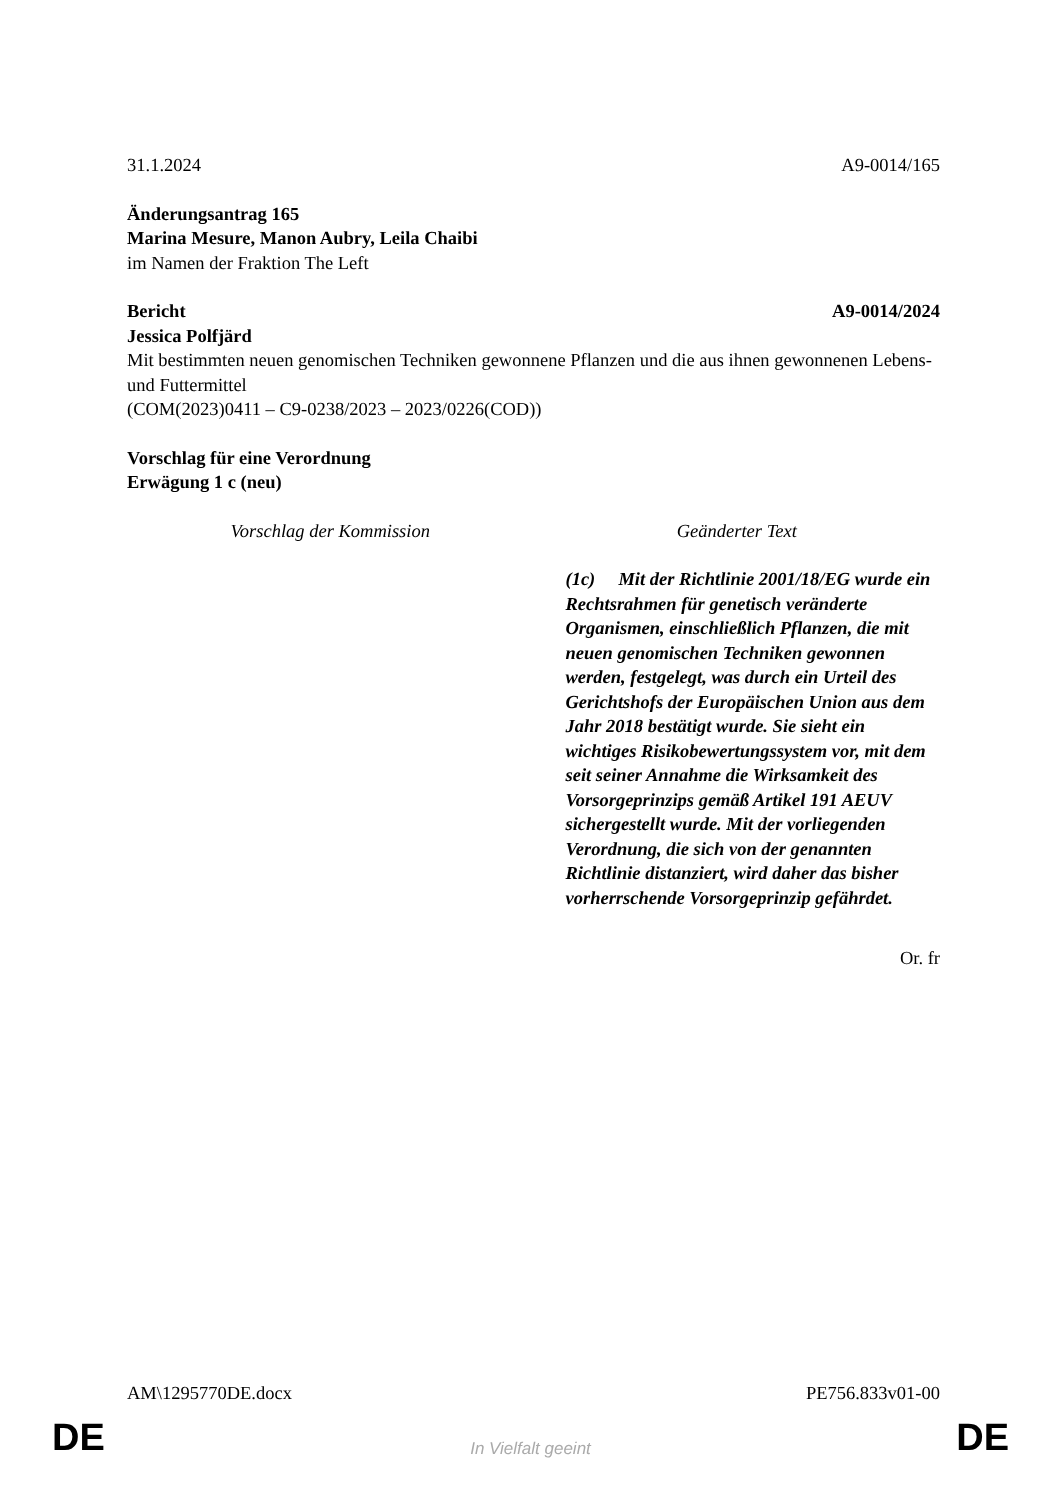31.1.2024 A9-0014/165
Änderungsantrag 165
Marina Mesure, Manon Aubry, Leila Chaibi
im Namen der Fraktion The Left
Bericht A9-0014/2024
Jessica Polfjärd
Mit bestimmten neuen genomischen Techniken gewonnene Pflanzen und die aus ihnen gewonnenen Lebens- und Futtermittel
(COM(2023)0411 – C9-0238/2023 – 2023/0226(COD))
Vorschlag für eine Verordnung
Erwägung 1 c (neu)
| Vorschlag der Kommission | Geänderter Text |
| --- | --- |
| | (1c) Mit der Richtlinie 2001/18/EG wurde ein Rechtsrahmen für genetisch veränderte Organismen, einschließlich Pflanzen, die mit neuen genomischen Techniken gewonnen werden, festgelegt, was durch ein Urteil des Gerichtshofs der Europäischen Union aus dem Jahr 2018 bestätigt wurde. Sie sieht ein wichtiges Risikobewertungssystem vor, mit dem seit seiner Annahme die Wirksamkeit des Vorsorgeprinzips gemäß Artikel 191 AEUV sichergestellt wurde. Mit der vorliegenden Verordnung, die sich von der genannten Richtlinie distanziert, wird daher das bisher vorherrschende Vorsorgeprinzip gefährdet. |
Or. fr
AM\1295770DE.docx PE756.833v01-00
DE
In Vielfalt geeint DE